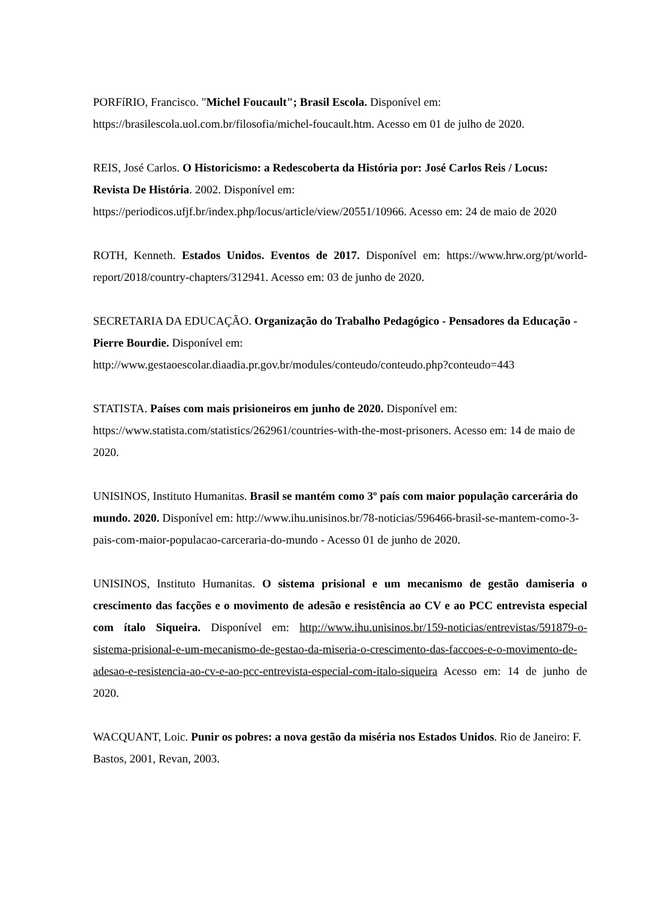PORFíRIO, Francisco. "Michel Foucault"; Brasil Escola. Disponível em: https://brasilescola.uol.com.br/filosofia/michel-foucault.htm. Acesso em 01 de julho de 2020.
REIS, José Carlos. O Historicismo: a Redescoberta da História por: José Carlos Reis / Locus: Revista De História. 2002. Disponível em: https://periodicos.ufjf.br/index.php/locus/article/view/20551/10966. Acesso em: 24 de maio de 2020
ROTH, Kenneth. Estados Unidos. Eventos de 2017. Disponível em: https://www.hrw.org/pt/world-report/2018/country-chapters/312941. Acesso em: 03 de junho de 2020.
SECRETARIA DA EDUCAÇÃO. Organização do Trabalho Pedagógico - Pensadores da Educação - Pierre Bourdie. Disponível em: http://www.gestaoescolar.diaadia.pr.gov.br/modules/conteudo/conteudo.php?conteudo=443
STATISTA. Países com mais prisioneiros em junho de 2020. Disponível em: https://www.statista.com/statistics/262961/countries-with-the-most-prisoners. Acesso em: 14 de maio de 2020.
UNISINOS, Instituto Humanitas. Brasil se mantém como 3º país com maior população carcerária do mundo. 2020. Disponível em: http://www.ihu.unisinos.br/78-noticias/596466-brasil-se-mantem-como-3-pais-com-maior-populacao-carceraria-do-mundo - Acesso 01 de junho de 2020.
UNISINOS, Instituto Humanitas. O sistema prisional e um mecanismo de gestão damiseria o crescimento das facções e o movimento de adesão e resistência ao CV e ao PCC entrevista especial com ítalo Siqueira. Disponível em: http://www.ihu.unisinos.br/159-noticias/entrevistas/591879-o-sistema-prisional-e-um-mecanismo-de-gestao-da-miseria-o-crescimento-das-faccoes-e-o-movimento-de-adesao-e-resistencia-ao-cv-e-ao-pcc-entrevista-especial-com-italo-siqueira Acesso em: 14 de junho de 2020.
WACQUANT, Loic. Punir os pobres: a nova gestão da miséria nos Estados Unidos. Rio de Janeiro: F. Bastos, 2001, Revan, 2003.